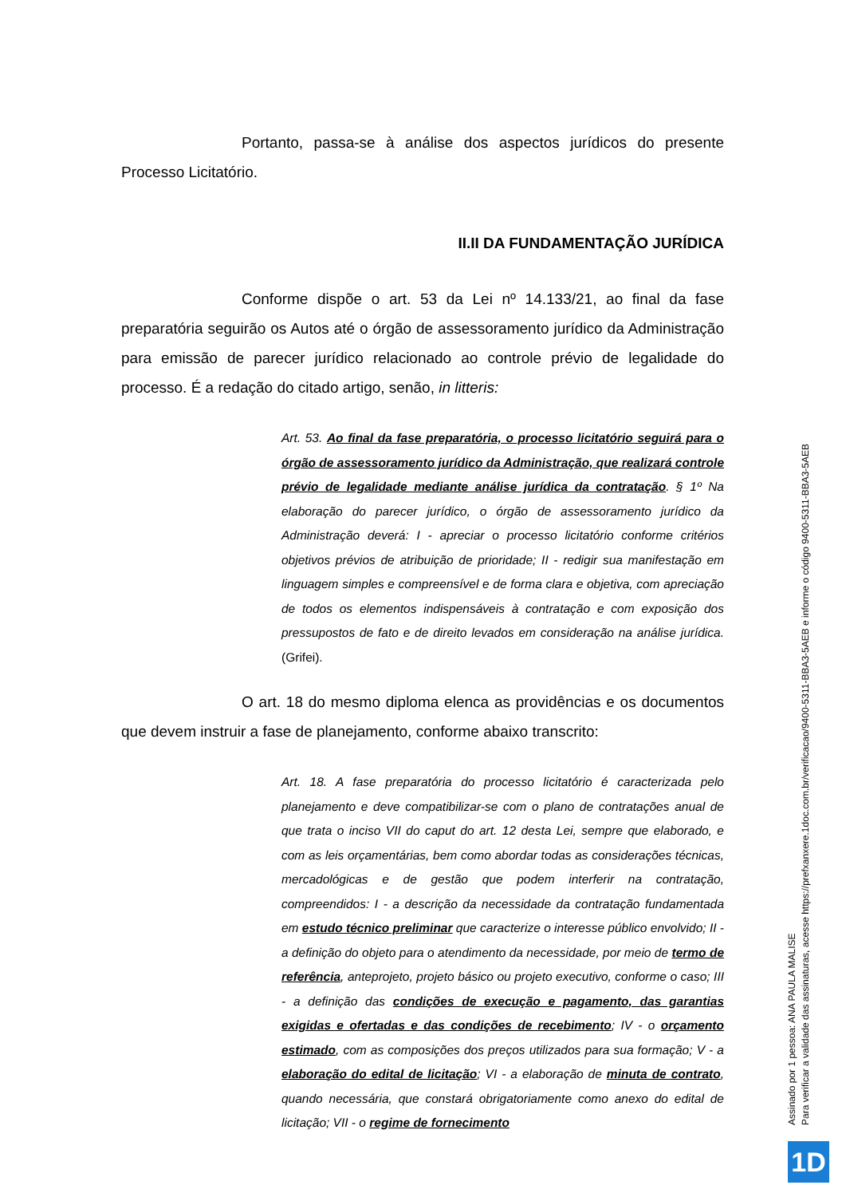Portanto, passa-se à análise dos aspectos jurídicos do presente Processo Licitatório.
II.II DA FUNDAMENTAÇÃO JURÍDICA
Conforme dispõe o art. 53 da Lei nº 14.133/21, ao final da fase preparatória seguirão os Autos até o órgão de assessoramento jurídico da Administração para emissão de parecer jurídico relacionado ao controle prévio de legalidade do processo. É a redação do citado artigo, senão, in litteris:
Art. 53. Ao final da fase preparatória, o processo licitatório seguirá para o órgão de assessoramento jurídico da Administração, que realizará controle prévio de legalidade mediante análise jurídica da contratação. § 1º Na elaboração do parecer jurídico, o órgão de assessoramento jurídico da Administração deverá: I - apreciar o processo licitatório conforme critérios objetivos prévios de atribuição de prioridade; II - redigir sua manifestação em linguagem simples e compreensível e de forma clara e objetiva, com apreciação de todos os elementos indispensáveis à contratação e com exposição dos pressupostos de fato e de direito levados em consideração na análise jurídica. (Grifei).
O art. 18 do mesmo diploma elenca as providências e os documentos que devem instruir a fase de planejamento, conforme abaixo transcrito:
Art. 18. A fase preparatória do processo licitatório é caracterizada pelo planejamento e deve compatibilizar-se com o plano de contratações anual de que trata o inciso VII do caput do art. 12 desta Lei, sempre que elaborado, e com as leis orçamentárias, bem como abordar todas as considerações técnicas, mercadológicas e de gestão que podem interferir na contratação, compreendidos: I - a descrição da necessidade da contratação fundamentada em estudo técnico preliminar que caracterize o interesse público envolvido; II - a definição do objeto para o atendimento da necessidade, por meio de termo de referência, anteprojeto, projeto básico ou projeto executivo, conforme o caso; III - a definição das condições de execução e pagamento, das garantias exigidas e ofertadas e das condições de recebimento; IV - o orçamento estimado, com as composições dos preços utilizados para sua formação; V - a elaboração do edital de licitação; VI - a elaboração de minuta de contrato, quando necessária, que constará obrigatoriamente como anexo do edital de licitação; VII - o regime de fornecimento
Assinado por 1 pessoa: ANA PAULA MALISE
Para verificar a validade das assinaturas, acesse https://prefxanxere.1doc.com.br/verificacao/9400-5311-BBA3-5AEB e informe o código 9400-5311-BBA3-5AEB
1D